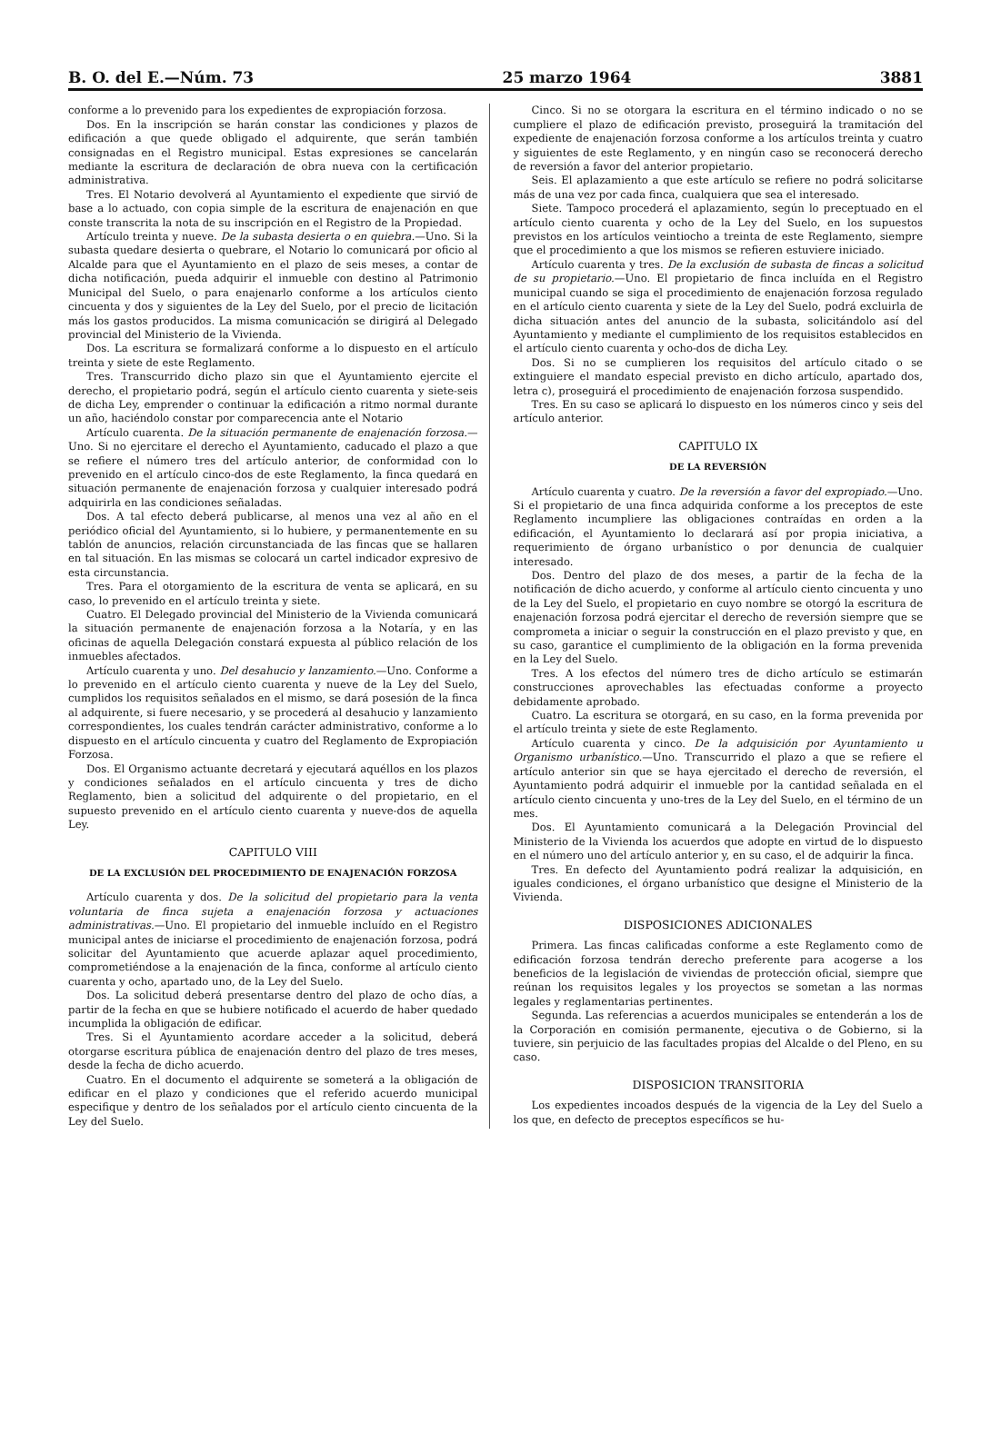B. O. del E.—Núm. 73 25 marzo 1964 3881
conforme a lo prevenido para los expedientes de expropiación forzosa.
Dos. En la inscripción se harán constar las condiciones y plazos de edificación a que quede obligado el adquirente, que serán también consignadas en el Registro municipal. Estas expresiones se cancelarán mediante la escritura de declaración de obra nueva con la certificación administrativa.
Tres. El Notario devolverá al Ayuntamiento el expediente que sirvió de base a lo actuado, con copia simple de la escritura de enajenación en que conste transcrita la nota de su inscripción en el Registro de la Propiedad.
Artículo treinta y nueve. De la subasta desierta o en quiebra.—Uno. Si la subasta quedare desierta o quebrare, el Notario lo comunicará por oficio al Alcalde para que el Ayuntamiento en el plazo de seis meses, a contar de dicha notificación, pueda adquirir el inmueble con destino al Patrimonio Municipal del Suelo, o para enajenarlo conforme a los artículos ciento cincuenta y dos y siguientes de la Ley del Suelo, por el precio de licitación más los gastos producidos. La misma comunicación se dirigirá al Delegado provincial del Ministerio de la Vivienda.
Dos. La escritura se formalizará conforme a lo dispuesto en el artículo treinta y siete de este Reglamento.
Tres. Transcurrido dicho plazo sin que el Ayuntamiento ejercite el derecho, el propietario podrá, según el artículo ciento cuarenta y siete-seis de dicha Ley, emprender o continuar la edificación a ritmo normal durante un año, haciéndolo constar por comparecencia ante el Notario
Artículo cuarenta. De la situación permanente de enajenación forzosa.—Uno. Si no ejercitare el derecho el Ayuntamiento, caducado el plazo a que se refiere el número tres del artículo anterior, de conformidad con lo prevenido en el artículo cinco-dos de este Reglamento, la finca quedará en situación permanente de enajenación forzosa y cualquier interesado podrá adquirirla en las condiciones señaladas.
Dos. A tal efecto deberá publicarse, al menos una vez al año en el periódico oficial del Ayuntamiento, si lo hubiere, y permanentemente en su tablón de anuncios, relación circunstanciada de las fincas que se hallaren en tal situación. En las mismas se colocará un cartel indicador expresivo de esta circunstancia.
Tres. Para el otorgamiento de la escritura de venta se aplicará, en su caso, lo prevenido en el artículo treinta y siete.
Cuatro. El Delegado provincial del Ministerio de la Vivienda comunicará la situación permanente de enajenación forzosa a la Notaría, y en las oficinas de aquella Delegación constará expuesta al público relación de los inmuebles afectados.
Artículo cuarenta y uno. Del desahucio y lanzamiento.—Uno. Conforme a lo prevenido en el artículo ciento cuarenta y nueve de la Ley del Suelo, cumplidos los requisitos señalados en el mismo, se dará posesión de la finca al adquirente, si fuere necesario, y se procederá al desahucio y lanzamiento correspondientes, los cuales tendrán carácter administrativo, conforme a lo dispuesto en el artículo cincuenta y cuatro del Reglamento de Expropiación Forzosa.
Dos. El Organismo actuante decretará y ejecutará aquéllos en los plazos y condiciones señalados en el artículo cincuenta y tres de dicho Reglamento, bien a solicitud del adquirente o del propietario, en el supuesto prevenido en el artículo ciento cuarenta y nueve-dos de aquella Ley.
CAPITULO VIII
DE LA EXCLUSIÓN DEL PROCEDIMIENTO DE ENAJENACIÓN FORZOSA
Artículo cuarenta y dos. De la solicitud del propietario para la venta voluntaria de finca sujeta a enajenación forzosa y actuaciones administrativas.—Uno. El propietario del inmueble incluído en el Registro municipal antes de iniciarse el procedimiento de enajenación forzosa, podrá solicitar del Ayuntamiento que acuerde aplazar aquel procedimiento, comprometiéndose a la enajenación de la finca, conforme al artículo ciento cuarenta y ocho, apartado uno, de la Ley del Suelo.
Dos. La solicitud deberá presentarse dentro del plazo de ocho días, a partir de la fecha en que se hubiere notificado el acuerdo de haber quedado incumplida la obligación de edificar.
Tres. Si el Ayuntamiento acordare acceder a la solicitud, deberá otorgarse escritura pública de enajenación dentro del plazo de tres meses, desde la fecha de dicho acuerdo.
Cuatro. En el documento el adquirente se someterá a la obligación de edificar en el plazo y condiciones que el referido acuerdo municipal especifique y dentro de los señalados por el artículo ciento cincuenta de la Ley del Suelo.
Cinco. Si no se otorgara la escritura en el término indicado o no se cumpliere el plazo de edificación previsto, proseguirá la tramitación del expediente de enajenación forzosa conforme a los artículos treinta y cuatro y siguientes de este Reglamento, y en ningún caso se reconocerá derecho de reversión a favor del anterior propietario.
Seis. El aplazamiento a que este artículo se refiere no podrá solicitarse más de una vez por cada finca, cualquiera que sea el interesado.
Siete. Tampoco procederá el aplazamiento, según lo preceptuado en el artículo ciento cuarenta y ocho de la Ley del Suelo, en los supuestos previstos en los artículos veintiocho a treinta de este Reglamento, siempre que el procedimiento a que los mismos se refieren estuviere iniciado.
Artículo cuarenta y tres. De la exclusión de subasta de fincas a solicitud de su propietario.—Uno. El propietario de finca incluída en el Registro municipal cuando se siga el procedimiento de enajenación forzosa regulado en el artículo ciento cuarenta y siete de la Ley del Suelo, podrá excluirla de dicha situación antes del anuncio de la subasta, solicitándolo así del Ayuntamiento y mediante el cumplimiento de los requisitos establecidos en el artículo ciento cuarenta y ocho-dos de dicha Ley.
Dos. Si no se cumplieren los requisitos del artículo citado o se extinguiere el mandato especial previsto en dicho artículo, apartado dos, letra c), proseguirá el procedimiento de enajenación forzosa suspendido.
Tres. En su caso se aplicará lo dispuesto en los números cinco y seis del artículo anterior.
CAPITULO IX
DE LA REVERSIÓN
Artículo cuarenta y cuatro. De la reversión a favor del expropiado.—Uno. Si el propietario de una finca adquirida conforme a los preceptos de este Reglamento incumpliere las obligaciones contraídas en orden a la edificación, el Ayuntamiento lo declarará así por propia iniciativa, a requerimiento de órgano urbanístico o por denuncia de cualquier interesado.
Dos. Dentro del plazo de dos meses, a partir de la fecha de la notificación de dicho acuerdo, y conforme al artículo ciento cincuenta y uno de la Ley del Suelo, el propietario en cuyo nombre se otorgó la escritura de enajenación forzosa podrá ejercitar el derecho de reversión siempre que se comprometa a iniciar o seguir la construcción en el plazo previsto y que, en su caso, garantice el cumplimiento de la obligación en la forma prevenida en la Ley del Suelo.
Tres. A los efectos del número tres de dicho artículo se estimarán construcciones aprovechables las efectuadas conforme a proyecto debidamente aprobado.
Cuatro. La escritura se otorgará, en su caso, en la forma prevenida por el artículo treinta y siete de este Reglamento.
Artículo cuarenta y cinco. De la adquisición por Ayuntamiento u Organismo urbanístico.—Uno. Transcurrido el plazo a que se refiere el artículo anterior sin que se haya ejercitado el derecho de reversión, el Ayuntamiento podrá adquirir el inmueble por la cantidad señalada en el artículo ciento cincuenta y uno-tres de la Ley del Suelo, en el término de un mes.
Dos. El Ayuntamiento comunicará a la Delegación Provincial del Ministerio de la Vivienda los acuerdos que adopte en virtud de lo dispuesto en el número uno del artículo anterior y, en su caso, el de adquirir la finca.
Tres. En defecto del Ayuntamiento podrá realizar la adquisición, en iguales condiciones, el órgano urbanístico que designe el Ministerio de la Vivienda.
DISPOSICIONES ADICIONALES
Primera. Las fincas calificadas conforme a este Reglamento como de edificación forzosa tendrán derecho preferente para acogerse a los beneficios de la legislación de viviendas de protección oficial, siempre que reúnan los requisitos legales y los proyectos se sometan a las normas legales y reglamentarias pertinentes.
Segunda. Las referencias a acuerdos municipales se entenderán a los de la Corporación en comisión permanente, ejecutiva o de Gobierno, si la tuviere, sin perjuicio de las facultades propias del Alcalde o del Pleno, en su caso.
DISPOSICION TRANSITORIA
Los expedientes incoados después de la vigencia de la Ley del Suelo a los que, en defecto de preceptos específicos se hu-